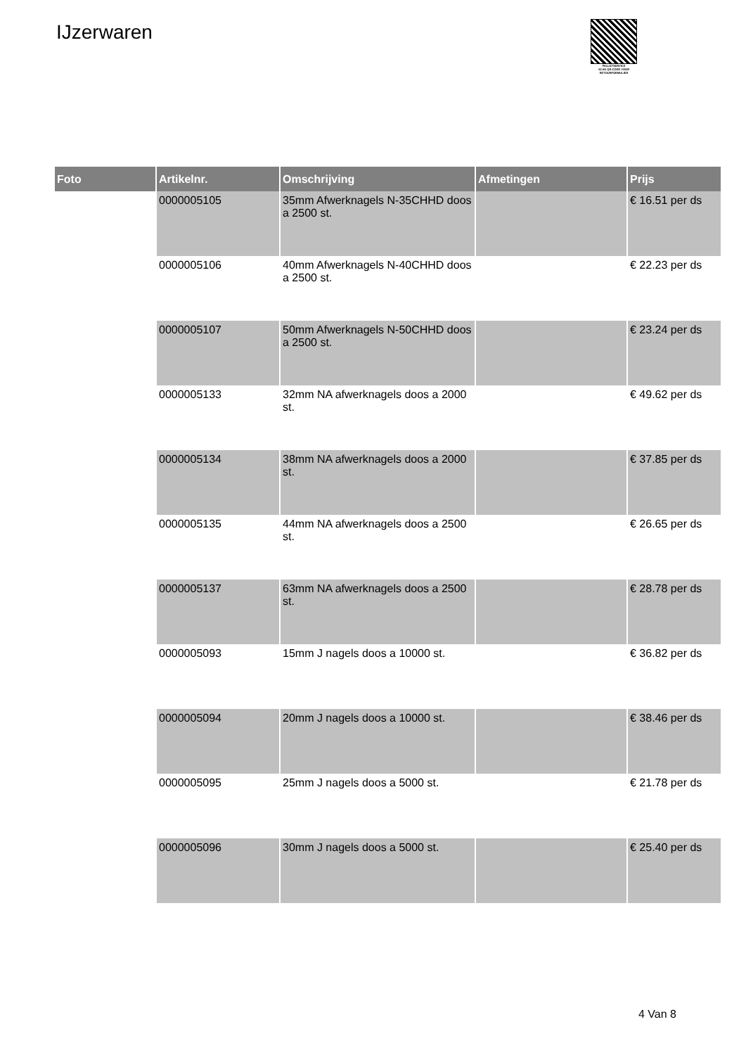IJzerwaren
PALLETSERVICE
SCAN QR-CODE VOOR RETOURFORMULIER
| Foto | Artikelnr. | Omschrijving | Afmetingen | Prijs |
| --- | --- | --- | --- | --- |
| | 0000005105 | 35mm Afwerknagels N-35CHHD doos a 2500 st. | | € 16.51 per ds |
| | 0000005106 | 40mm Afwerknagels N-40CHHD doos a 2500 st. | | € 22.23 per ds |
| | 0000005107 | 50mm Afwerknagels N-50CHHD doos a 2500 st. | | € 23.24 per ds |
| | 0000005133 | 32mm NA afwerknagels doos a 2000 st. | | € 49.62 per ds |
| | 0000005134 | 38mm NA afwerknagels doos a 2000 st. | | € 37.85 per ds |
| | 0000005135 | 44mm NA afwerknagels doos a 2500 st. | | € 26.65 per ds |
| | 0000005137 | 63mm NA afwerknagels doos a 2500 st. | | € 28.78 per ds |
| | 0000005093 | 15mm J nagels doos a 10000 st. | | € 36.82 per ds |
| | 0000005094 | 20mm J nagels doos a 10000 st. | | € 38.46 per ds |
| | 0000005095 | 25mm J nagels doos a 5000 st. | | € 21.78 per ds |
| | 0000005096 | 30mm J nagels doos a 5000 st. | | € 25.40 per ds |
4 Van 8